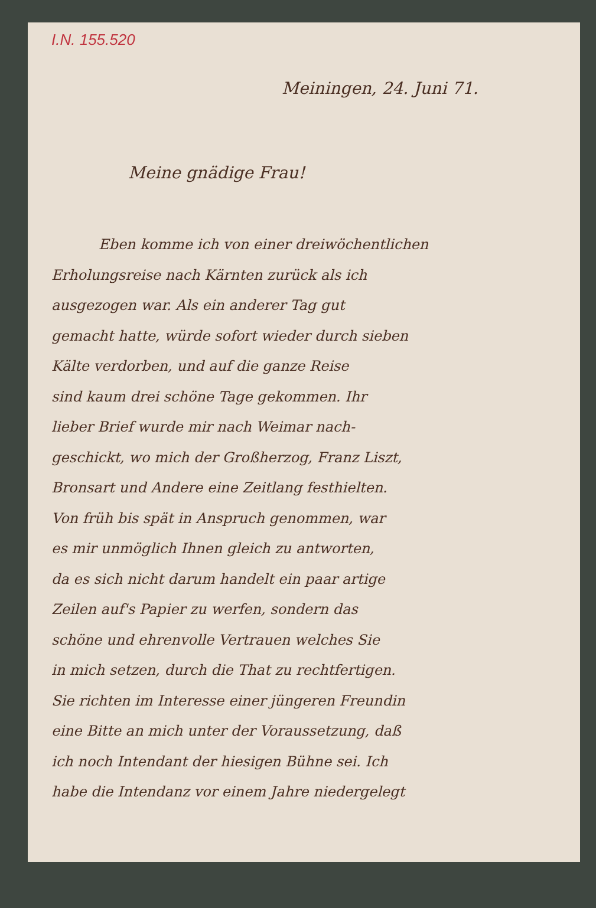I.N. 155.520
Meiningen, 24. Juni 71.
Meine gnädige Frau!
Eben komme ich von einer dreiwöchentlichen
Erholungsreise nach Kärnten zurück als ich
ausgezogen war. Als ein anderer Tag gut
gemacht hatte, würde sofort wieder durch sieben
Kälte verdorben, und auf die ganze Reise
sind kaum drei schöne Tage gekommen. Ihr
lieber Brief wurde mir nach Weimar nach-
geschickt, wo mich der Großherzog, Franz Liszt,
Bronsart und Andere eine Zeitlang festhielten.
Von früh bis spät in Anspruch genommen, war
es mir unmöglich Ihnen gleich zu antworten,
da es sich nicht darum handelt ein paar artige
Zeilen auf's Papier zu werfen, sondern das
schöne und ehrenvolle Vertrauen welches Sie
in mich setzen, durch die That zu rechtfertigen.
Sie richten im Interesse einer jüngeren Freundin
eine Bitte an mich unter der Voraussetzung, daß
ich noch Intendant der hiesigen Bühne sei. Ich
habe die Intendanz vor einem Jahre niedergelegt